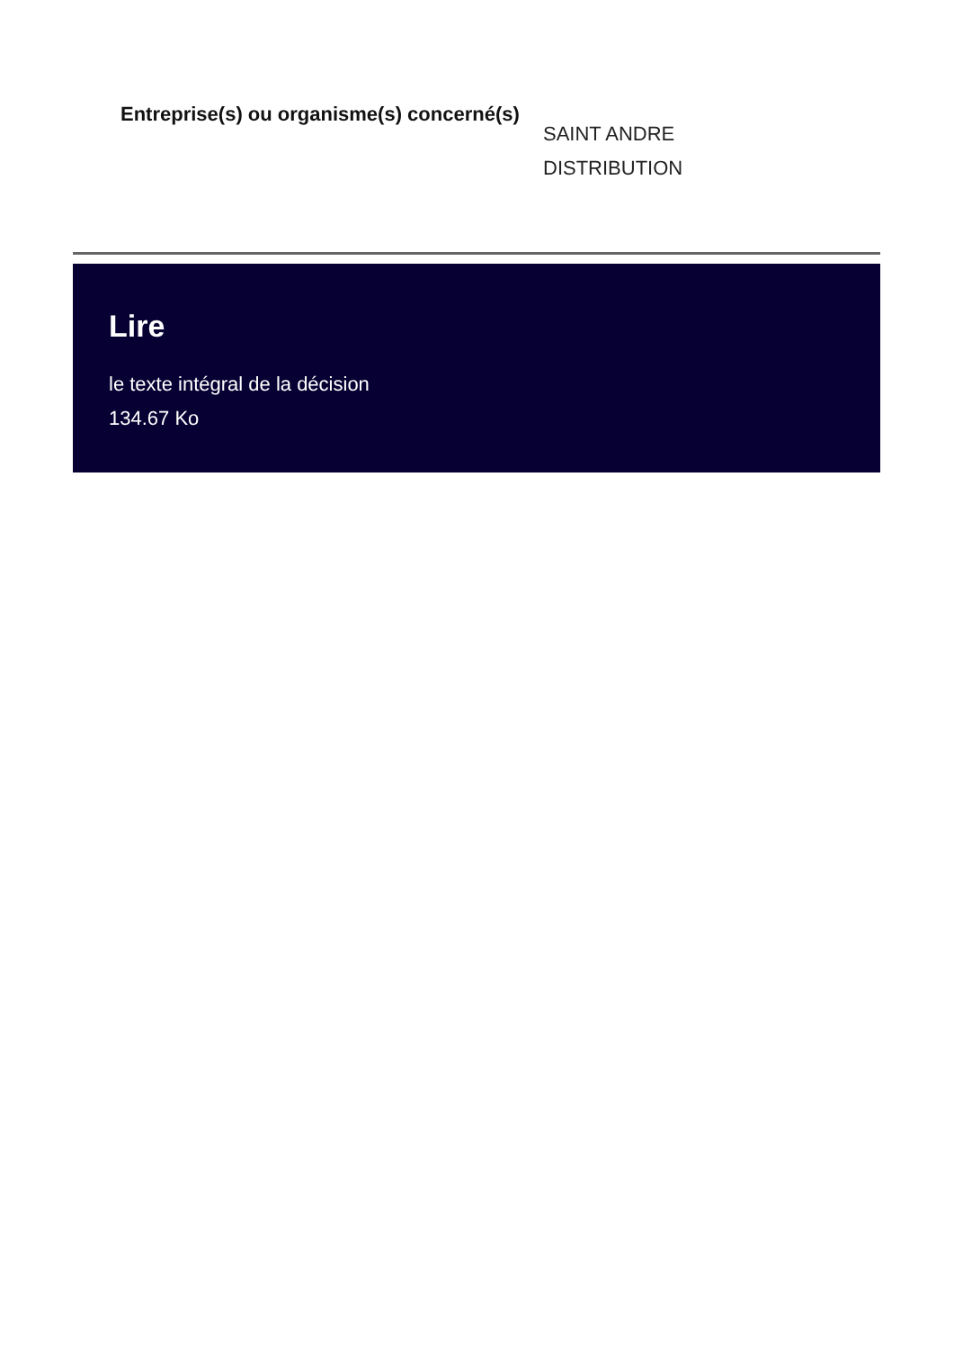Entreprise(s) ou organisme(s) concerné(s)
SAINT ANDRE
DISTRIBUTION
Lire
le texte intégral de la décision
134.67 Ko